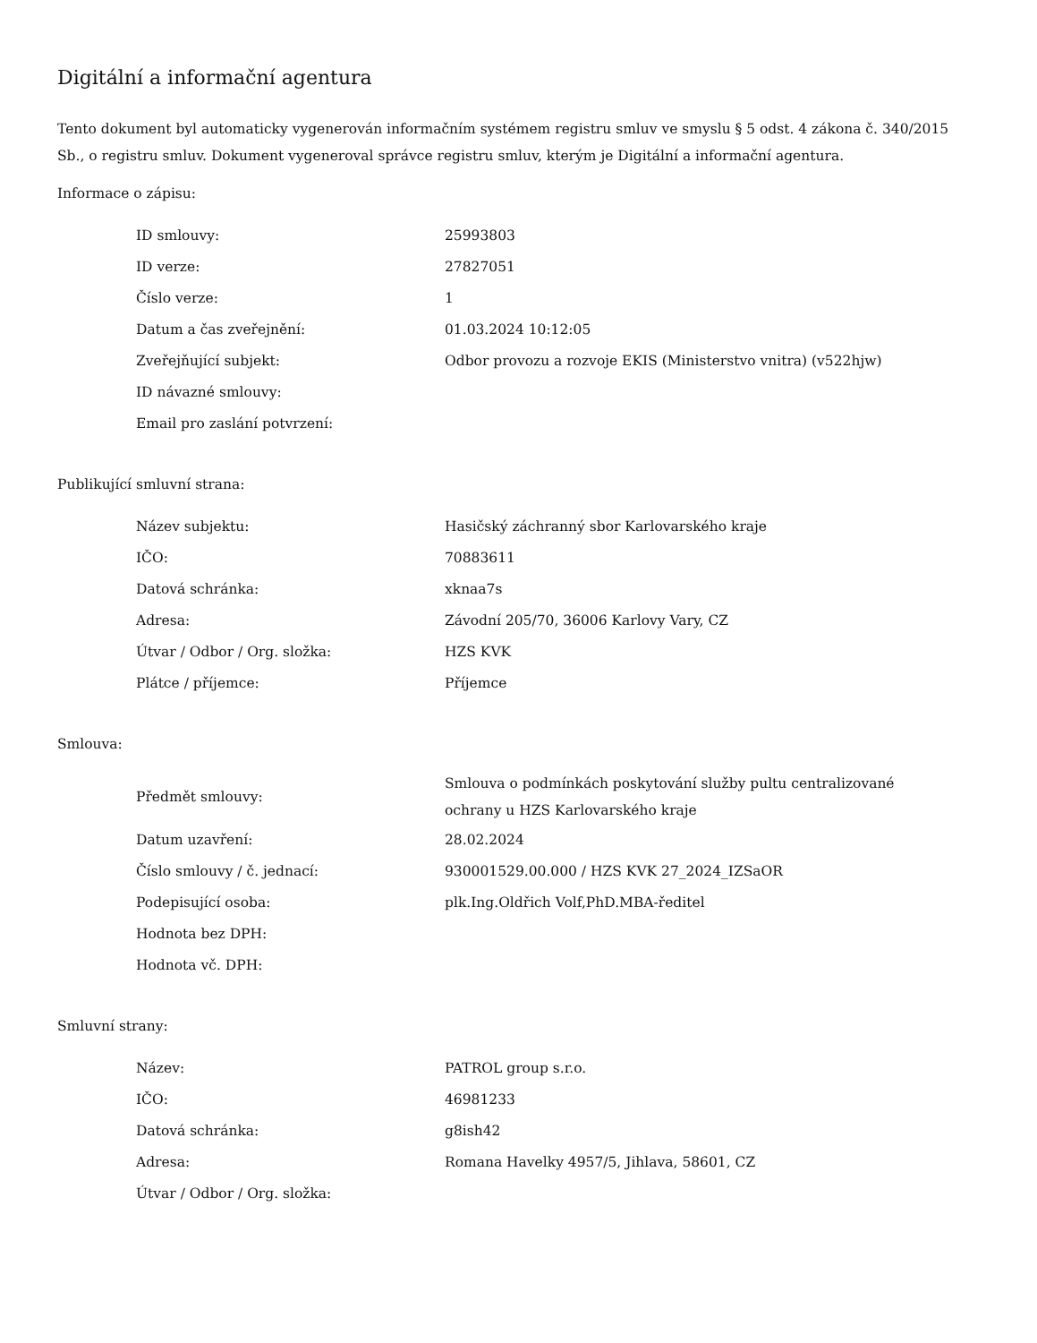Digitální a informační agentura
Tento dokument byl automaticky vygenerován informačním systémem registru smluv ve smyslu § 5 odst. 4 zákona č. 340/2015 Sb., o registru smluv. Dokument vygeneroval správce registru smluv, kterým je Digitální a informační agentura.
Informace o zápisu:
| ID smlouvy: | 25993803 |
| ID verze: | 27827051 |
| Číslo verze: | 1 |
| Datum a čas zveřejnění: | 01.03.2024 10:12:05 |
| Zveřejňující subjekt: | Odbor provozu a rozvoje EKIS (Ministerstvo vnitra) (v522hjw) |
| ID návazné smlouvy: | |
| Email pro zaslání potvrzení: | |
Publikující smluvní strana:
| Název subjektu: | Hasičský záchranný sbor Karlovarského kraje |
| IČO: | 70883611 |
| Datová schránka: | xknaa7s |
| Adresa: | Závodní 205/70, 36006 Karlovy Vary, CZ |
| Útvar / Odbor / Org. složka: | HZS KVK |
| Plátce / příjemce: | Příjemce |
Smlouva:
| Předmět smlouvy: | Smlouva o podmínkách poskytování služby pultu centralizované ochrany u HZS Karlovarského kraje |
| Datum uzavření: | 28.02.2024 |
| Číslo smlouvy / č. jednací: | 930001529.00.000 / HZS KVK 27_2024_IZSaOR |
| Podepisující osoba: | plk.Ing.Oldřich Volf,PhD.MBA-ředitel |
| Hodnota bez DPH: | |
| Hodnota vč. DPH: | |
Smluvní strany:
| Název: | PATROL group s.r.o. |
| IČO: | 46981233 |
| Datová schránka: | g8ish42 |
| Adresa: | Romana Havelky 4957/5, Jihlava, 58601, CZ |
| Útvar / Odbor / Org. složka: | |